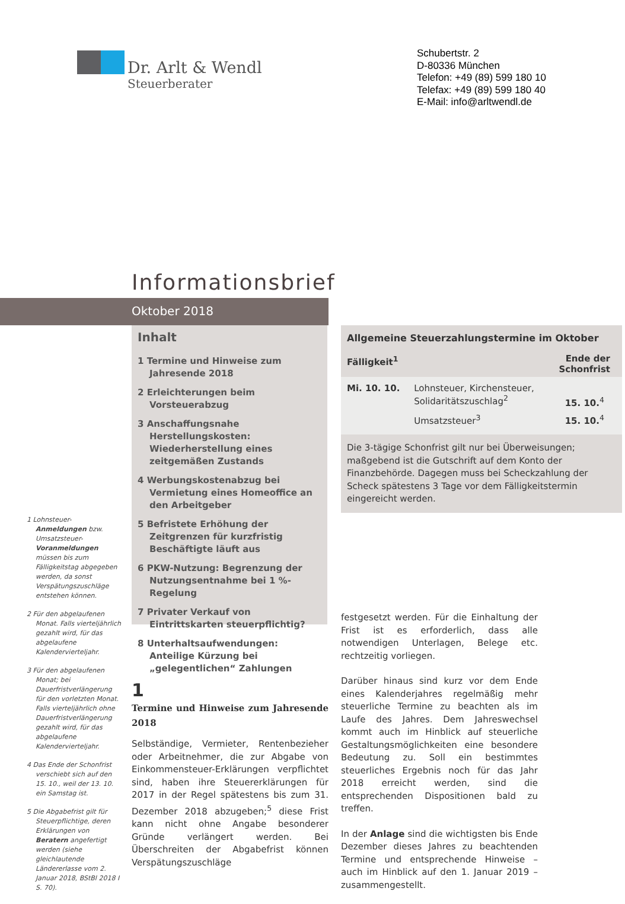Dr. Arlt & Wendl
Steuerberater
Schubertstr. 2
D-80336 München
Telefon: +49 (89) 599 180 10
Telefax: +49 (89) 599 180 40
E-Mail: info@arltwendl.de
Informationsbrief
Oktober 2018
Inhalt
1 Termine und Hinweise zum Jahresende 2018
2 Erleichterungen beim Vorsteuerabzug
3 Anschaffungsnahe Herstellungskosten: Wiederherstellung eines zeitgemäßen Zustands
4 Werbungskostenabzug bei Vermietung eines Homeoffice an den Arbeitgeber
5 Befristete Erhöhung der Zeitgrenzen für kurzfristig Beschäftigte läuft aus
6 PKW-Nutzung: Begrenzung der Nutzungsentnahme bei 1 %-Regelung
7 Privater Verkauf von Eintrittskarten steuerpflichtig?
8 Unterhaltsaufwendungen: Anteilige Kürzung bei „gelegentlichen“ Zahlungen
| Allgemeine Steuerzahlungstermine im Oktober | | |
| --- | --- | --- |
| Fälligkeit<sup>1</sup> | | Ende der Schonfrist |
| Mi. 10. 10. | Lohnsteuer, Kirchensteuer, Solidaritätszuschlag<sup>2</sup> | 15. 10.<sup>4</sup> |
| | Umsatzsteuer<sup>3</sup> | 15. 10.<sup>4</sup> |
| Die 3-tägige Schonfrist gilt nur bei Überweisungen; maßgebend ist die Gutschrift auf dem Konto der Finanzbehörde. Dagegen muss bei Scheckzahlung der Scheck spätestens 3 Tage vor dem Fälligkeitstermin eingereicht werden. | | |
1 Lohnsteuer-Anmeldungen bzw. Umsatzsteuer-Voranmeldungen müssen bis zum Fälligkeitstag abgegeben werden, da sonst Verspätungszuschläge entstehen können.
2 Für den abgelaufenen Monat. Falls vierteljährlich gezahlt wird, für das abgelaufene Kalendervierteljahr.
3 Für den abgelaufenen Monat; bei Dauerfristverlängerung für den vorletzten Monat. Falls vierteljährlich ohne Dauerfristverlängerung gezahlt wird, für das abgelaufene Kalendervierteljahr.
4 Das Ende der Schonfrist verschiebt sich auf den 15. 10., weil der 13. 10. ein Samstag ist.
5 Die Abgabefrist gilt für Steuerpflichtige, deren Erklärungen von Beratern angefertigt werden (siehe gleichlautende Ländererlasse vom 2. Januar 2018, BStBl 2018 I S. 70).
1
Termine und Hinweise zum Jahresende 2018
Selbständige, Vermieter, Rentenbezieher oder Arbeitnehmer, die zur Abgabe von Einkommensteuer-Erklärungen verpflichtet sind, haben ihre Steuererklärungen für 2017 in der Regel spätestens bis zum 31. Dezember 2018 abzugeben;<sup>5</sup> diese Frist kann nicht ohne Angabe besonderer Gründe verlängert werden. Bei Überschreiten der Abgabefrist können Verspätungszuschläge
festgesetzt werden. Für die Einhaltung der Frist ist es erforderlich, dass alle notwendigen Unterlagen, Belege etc. rechtzeitig vorliegen.
Darüber hinaus sind kurz vor dem Ende eines Kalenderjahres regelmäßig mehr steuerliche Termine zu beachten als im Laufe des Jahres. Dem Jahreswechsel kommt auch im Hinblick auf steuerliche Gestaltungsmöglichkeiten eine besondere Bedeutung zu. Soll ein bestimmtes steuerliches Ergebnis noch für das Jahr 2018 erreicht werden, sind die entsprechenden Dispositionen bald zu treffen.
In der Anlage sind die wichtigsten bis Ende Dezember dieses Jahres zu beachtenden Termine und entsprechende Hinweise – auch im Hinblick auf den 1. Januar 2019 – zusammengestellt.